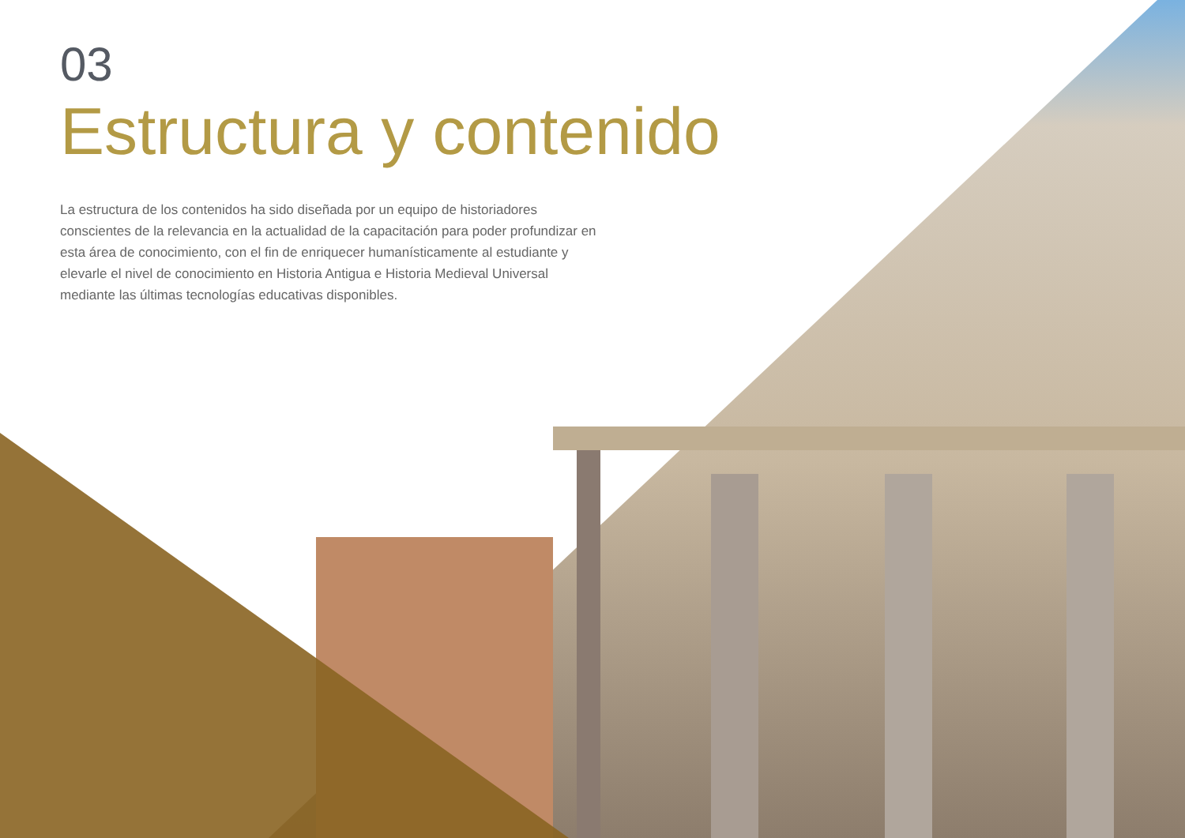03
Estructura y contenido
La estructura de los contenidos ha sido diseñada por un equipo de historiadores conscientes de la relevancia en la actualidad de la capacitación para poder profundizar en esta área de conocimiento, con el fin de enriquecer humanísticamente al estudiante y elevarle el nivel de conocimiento en Historia Antigua e Historia Medieval Universal mediante las últimas tecnologías educativas disponibles.